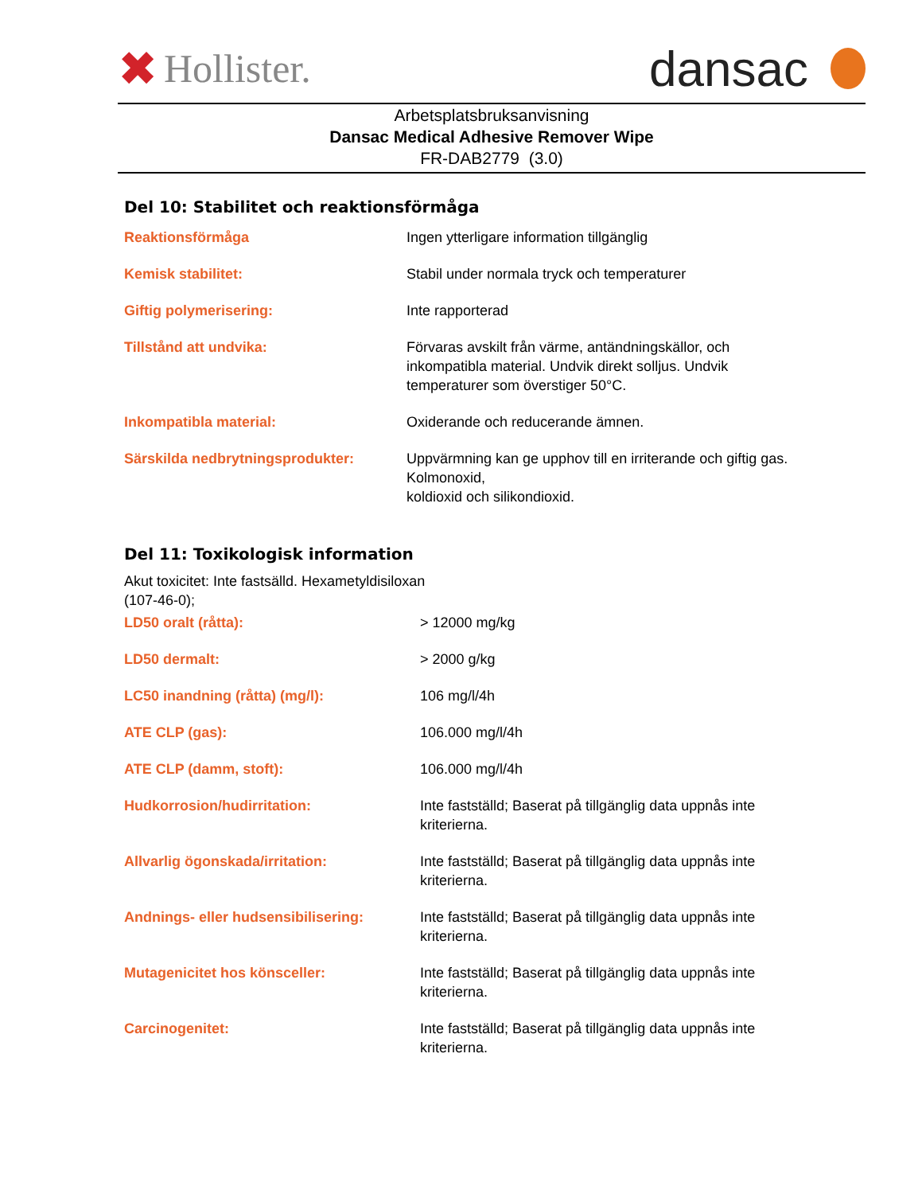✖ Hollister.
dansac
Arbetsplatsbruksanvisning
Dansac Medical Adhesive Remover Wipe
FR-DAB2779 (3.0)
Del 10: Stabilitet och reaktionsförmåga
| Reaktionsförmåga | Ingen ytterligare information tillgänglig |
| Kemisk stabilitet: | Stabil under normala tryck och temperaturer |
| Giftig polymerisering: | Inte rapporterad |
| Tillstånd att undvika: | Förvaras avskilt från värme, antändningskällor, och inkompatibla material. Undvik direkt solljus. Undvik temperaturer som överstiger 50°C. |
| Inkompatibla material: | Oxiderande och reducerande ämnen. |
| Särskilda nedbrytningsprodukter: | Uppvärmning kan ge upphov till en irriterande och giftig gas. Kolmonoxid, koldioxid och silikondioxid. |
Del 11: Toxikologisk information
Akut toxicitet: Inte fastsälld. Hexametyldisiloxan
(107-46-0);
| LD50 oralt (råtta): | > 12000 mg/kg |
| LD50 dermalt: | > 2000 g/kg |
| LC50 inandning (råtta) (mg/l): | 106 mg/l/4h |
| ATE CLP (gas): | 106.000 mg/l/4h |
| ATE CLP (damm, stoft): | 106.000 mg/l/4h |
| Hudkorrosion/hudirritation: | Inte fastställd; Baserat på tillgänglig data uppnås inte kriterierna. |
| Allvarlig ögonskada/irritation: | Inte fastställd; Baserat på tillgänglig data uppnås inte kriterierna. |
| Andnings- eller hudsensibilisering: | Inte fastställd; Baserat på tillgänglig data uppnås inte kriterierna. |
| Mutagenicitet hos könsceller: | Inte fastställd; Baserat på tillgänglig data uppnås inte kriterierna. |
| Carcinogenitet: | Inte fastställd; Baserat på tillgänglig data uppnås inte kriterierna. |